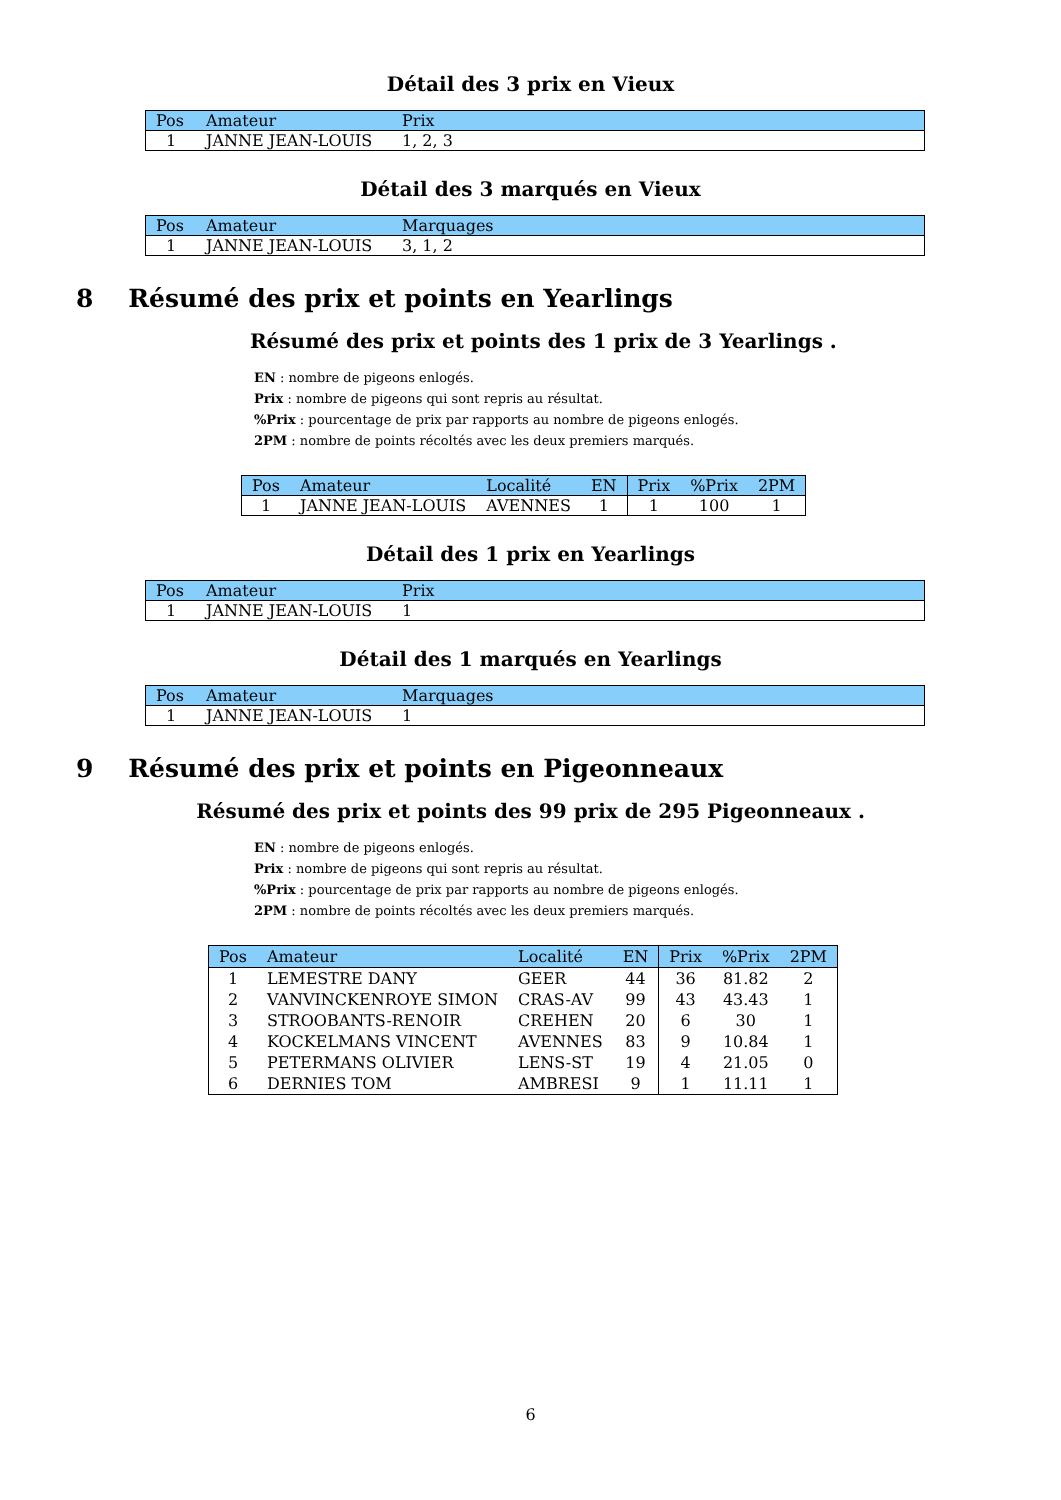Détail des 3 prix en Vieux
| Pos | Amateur | Prix |
| --- | --- | --- |
| 1 | JANNE JEAN-LOUIS | 1, 2, 3 |
Détail des 3 marqués en Vieux
| Pos | Amateur | Marquages |
| --- | --- | --- |
| 1 | JANNE JEAN-LOUIS | 3, 1, 2 |
8 Résumé des prix et points en Yearlings
Résumé des prix et points des 1 prix de 3 Yearlings .
EN : nombre de pigeons enlogés.
Prix : nombre de pigeons qui sont repris au résultat.
%Prix : pourcentage de prix par rapports au nombre de pigeons enlogés.
2PM : nombre de points récoltés avec les deux premiers marqués.
| Pos | Amateur | Localité | EN | Prix | %Prix | 2PM |
| --- | --- | --- | --- | --- | --- | --- |
| 1 | JANNE JEAN-LOUIS | AVENNES | 1 | 1 | 100 | 1 |
Détail des 1 prix en Yearlings
| Pos | Amateur | Prix |
| --- | --- | --- |
| 1 | JANNE JEAN-LOUIS | 1 |
Détail des 1 marqués en Yearlings
| Pos | Amateur | Marquages |
| --- | --- | --- |
| 1 | JANNE JEAN-LOUIS | 1 |
9 Résumé des prix et points en Pigeonneaux
Résumé des prix et points des 99 prix de 295 Pigeonneaux .
EN : nombre de pigeons enlogés.
Prix : nombre de pigeons qui sont repris au résultat.
%Prix : pourcentage de prix par rapports au nombre de pigeons enlogés.
2PM : nombre de points récoltés avec les deux premiers marqués.
| Pos | Amateur | Localité | EN | Prix | %Prix | 2PM |
| --- | --- | --- | --- | --- | --- | --- |
| 1 | LEMESTRE DANY | GEER | 44 | 36 | 81.82 | 2 |
| 2 | VANVINCKENROYE SIMON | CRAS-AV | 99 | 43 | 43.43 | 1 |
| 3 | STROOBANTS-RENOIR | CREHEN | 20 | 6 | 30 | 1 |
| 4 | KOCKELMANS VINCENT | AVENNES | 83 | 9 | 10.84 | 1 |
| 5 | PETERMANS OLIVIER | LENS-ST | 19 | 4 | 21.05 | 0 |
| 6 | DERNIES TOM | AMBRESI | 9 | 1 | 11.11 | 1 |
6